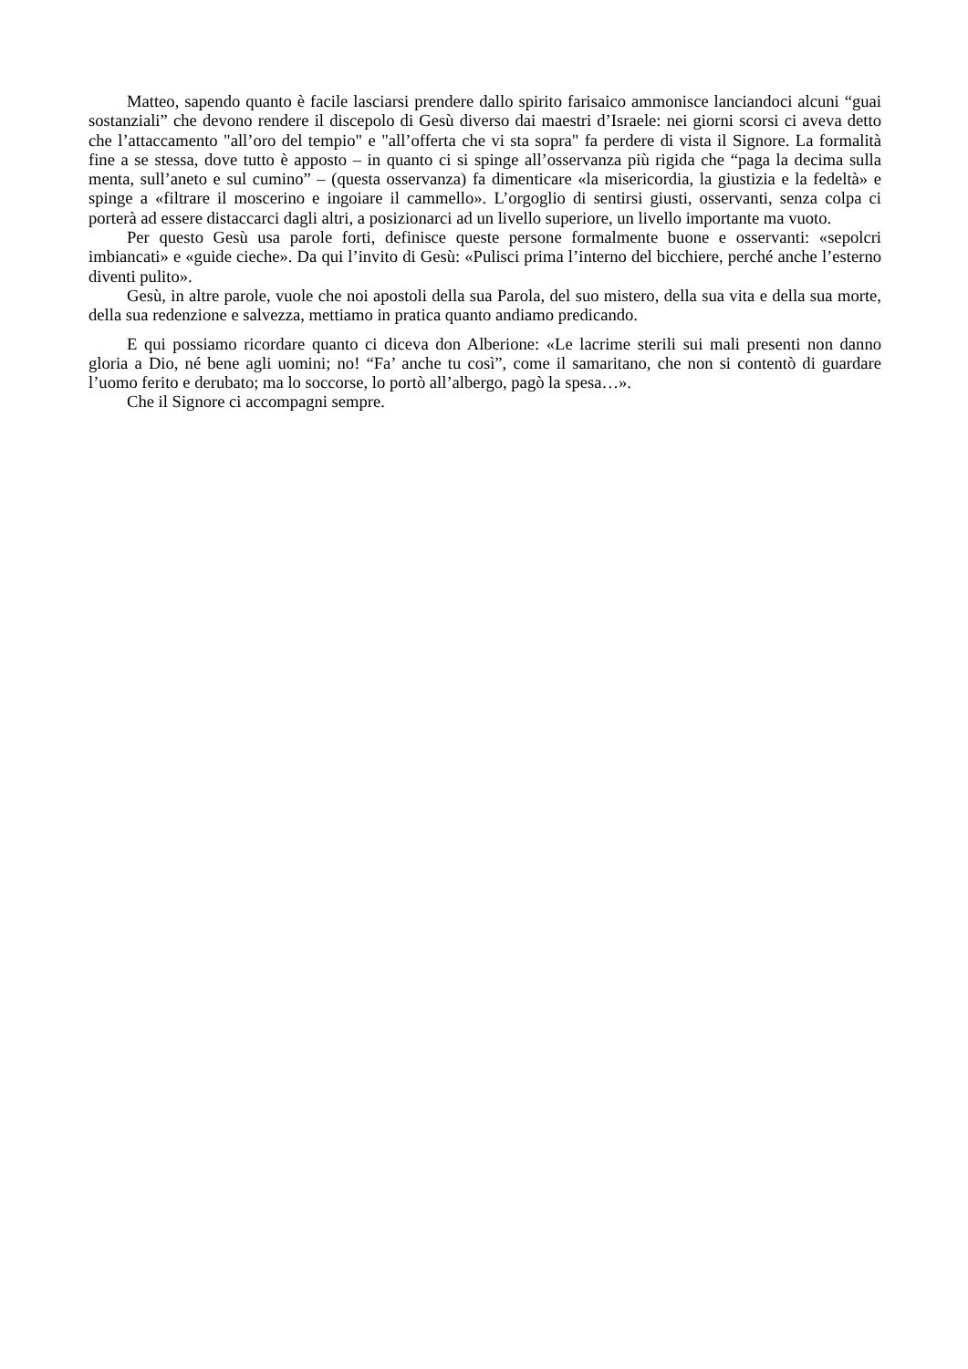Matteo, sapendo quanto è facile lasciarsi prendere dallo spirito farisaico ammonisce lanciandoci alcuni “guai sostanziali” che devono rendere il discepolo di Gesù diverso dai maestri d’Israele: nei giorni scorsi ci aveva detto che l’attaccamento "all’oro del tempio" e "all’offerta che vi sta sopra" fa perdere di vista il Signore. La formalità fine a se stessa, dove tutto è apposto – in quanto ci si spinge all’osservanza più rigida che “paga la decima sulla menta, sull’aneto e sul cumino” – (questa osservanza) fa dimenticare «la misericordia, la giustizia e la fedeltà» e spinge a «filtrare il moscerino e ingoiare il cammello». L’orgoglio di sentirsi giusti, osservanti, senza colpa ci porterà ad essere distaccarci dagli altri, a posizionarci ad un livello superiore, un livello importante ma vuoto.
Per questo Gesù usa parole forti, definisce queste persone formalmente buone e osservanti: «sepolcri imbiancati» e «guide cieche». Da qui l’invito di Gesù: «Pulisci prima l’interno del bicchiere, perché anche l’esterno diventi pulito».
Gesù, in altre parole, vuole che noi apostoli della sua Parola, del suo mistero, della sua vita e della sua morte, della sua redenzione e salvezza, mettiamo in pratica quanto andiamo predicando.
E qui possiamo ricordare quanto ci diceva don Alberione: «Le lacrime sterili sui mali presenti non danno gloria a Dio, né bene agli uomini; no! “Fa’ anche tu così”, come il samaritano, che non si contentò di guardare l’uomo ferito e derubato; ma lo soccorse, lo portò all’albergo, pagò la spesa…».
Che il Signore ci accompagni sempre.